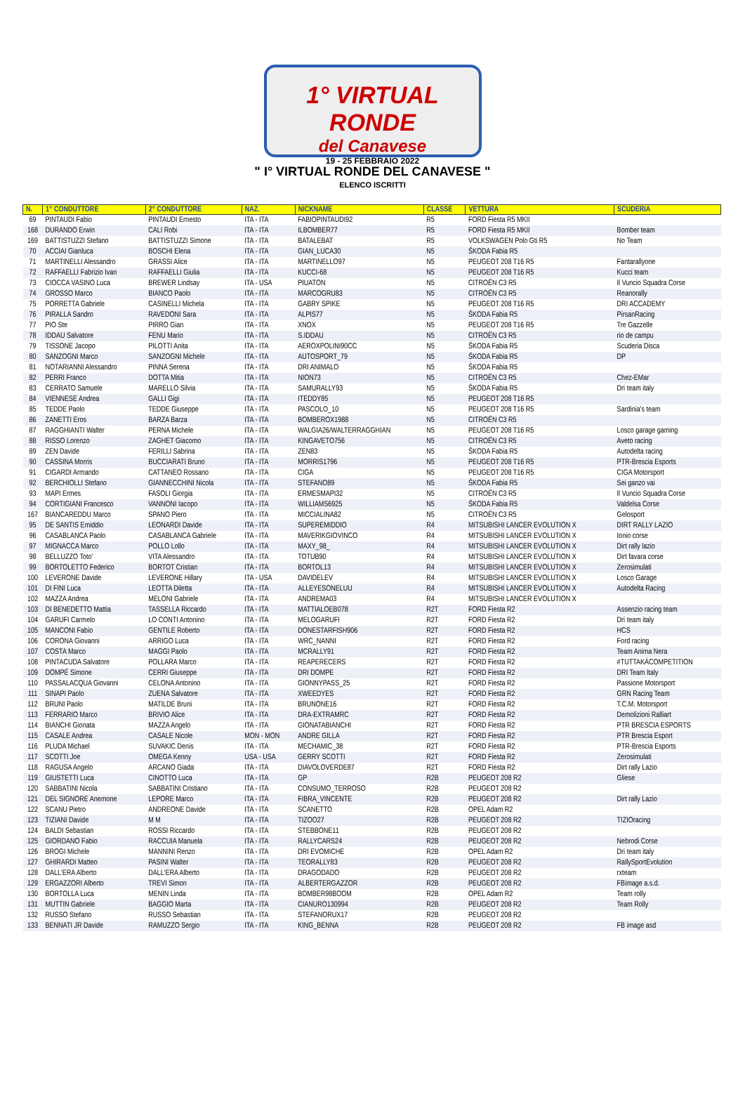1° VIRTUAL RONDE
del Canavese
19 - 25 FEBBRAIO 2022
" I° VIRTUAL RONDE DEL CANAVESE "
ELENCO ISCRITTI
| N. | 1° CONDUTTORE | 2° CONDUTTORE | NAZ. | NICKNAME | CLASSE | VETTURA | SCUDERIA |
| --- | --- | --- | --- | --- | --- | --- | --- |
| 69 | PINTAUDI Fabio | PINTAUDI Ernesto | ITA - ITA | FABIOPINTAUDI92 | R5 | FORD Fiesta R5 MKII | |
| 168 | DURANDO Erwin | CALI Robi | ITA - ITA | ILBOMBER77 | R5 | FORD Fiesta R5 MKII | Bomber team |
| 169 | BATTISTUZZI Stefano | BATTISTUZZI Simone | ITA - ITA | BATALEBAT | R5 | VOLKSWAGEN Polo Gti R5 | No Team |
| 70 | ACCIAI Gianluca | BOSCHI Elena | ITA - ITA | GIAN_LUCA30 | N5 | ŠKODA Fabia R5 | |
| 71 | MARTINELLI Alessandro | GRASSI Alice | ITA - ITA | MARTINELLO97 | N5 | PEUGEOT 208 T16 R5 | Fantarallyone |
| 72 | RAFFAELLI Fabrizio Ivan | RAFFAELLI Giulia | ITA - ITA | KUCCI-68 | N5 | PEUGEOT 208 T16 R5 | Kucci team |
| 73 | CIOCCA VASINO Luca | BREWER Lindsay | ITA - USA | PIUATON | N5 | CITROËN C3 R5 | Il Vuncio Squadra Corse |
| 74 | GROSSO Marco | BIANCO Paolo | ITA - ITA | MARCOGRU83 | N5 | CITROËN C3 R5 | Reanorally |
| 75 | PORRETTA Gabriele | CASINELLI Michela | ITA - ITA | GABRY SPIKE | N5 | PEUGEOT 208 T16 R5 | DRI ACCADEMY |
| 76 | PIRALLA Sandro | RAVEDONI Sara | ITA - ITA | ALPIS77 | N5 | ŠKODA Fabia R5 | PirsanRacing |
| 77 | PIO Ste | PIRRO Gian | ITA - ITA | XNOX | N5 | PEUGEOT 208 T16 R5 | Tre Gazzelle |
| 78 | IDDAU Salvatore | FENU Mario | ITA - ITA | S.IDDAU | N5 | CITROËN C3 R5 | rio de campu |
| 79 | TISSONE Jacopo | PILOTTI Anita | ITA - ITA | AEROXPOLINI90CC | N5 | ŠKODA Fabia R5 | Scuderia Disca |
| 80 | SANZOGNI Marco | SANZOGNI Michele | ITA - ITA | AUTOSPORT_79 | N5 | ŠKODA Fabia R5 | DP |
| 81 | NOTARIANNI Alessandro | PINNA Serena | ITA - ITA | DRI ANIMALO | N5 | ŠKODA Fabia R5 | |
| 82 | PERRI Franco | DOTTA Mitia | ITA - ITA | NION73 | N5 | CITROËN C3 R5 | Chez-EMar |
| 83 | CERRATO Samuele | MARELLO Silvia | ITA - ITA | SAMURALLY93 | N5 | ŠKODA Fabia R5 | Dri team italy |
| 84 | VIENNESE Andrea | GALLI Gigi | ITA - ITA | ITEDDY85 | N5 | PEUGEOT 208 T16 R5 | |
| 85 | TEDDE Paolo | TEDDE Giuseppe | ITA - ITA | PASCOLO_10 | N5 | PEUGEOT 208 T16 R5 | Sardinia's team |
| 86 | ZANETTI Eros | BARZA Barza | ITA - ITA | BOMBEROX1988 | N5 | CITROËN C3 R5 | |
| 87 | RAGGHIANTI Walter | PERNA Michele | ITA - ITA | WALGIA26/WALTERRAGGHIAN | N5 | PEUGEOT 208 T16 R5 | Losco garage gaming |
| 88 | RISSO Lorenzo | ZAGHET Giacomo | ITA - ITA | KINGAVETO756 | N5 | CITROËN C3 R5 | Aveto racing |
| 89 | ZEN Davide | FERILLI Sabrina | ITA - ITA | ZEN83 | N5 | ŠKODA Fabia R5 | Autodelta racing |
| 90 | CASSINA Morris | BUCCIARATI Bruno | ITA - ITA | MORRIS1796 | N5 | PEUGEOT 208 T16 R5 | PTR-Brescia Esports |
| 91 | CIGARDI Armando | CATTANEO Rossano | ITA - ITA | CIGA | N5 | PEUGEOT 208 T16 R5 | CIGA Motorsport |
| 92 | BERCHIOLLI Stefano | GIANNECCHINI Nicola | ITA - ITA | STEFANO89 | N5 | ŠKODA Fabia R5 | Sei ganzo vai |
| 93 | MAPI Ermes | FASOLI Giorgia | ITA - ITA | ERMESMAPI32 | N5 | CITROËN C3 R5 | Il Vuncio Squadra Corse |
| 94 | CORTIGIANI Francesco | VANNONI Iacopo | ITA - ITA | WILLIAMS6925 | N5 | ŠKODA Fabia R5 | Valdelsa Corse |
| 167 | BIANCAREDDU Marco | SPANO Piero | ITA - ITA | MICCIALINA82 | N5 | CITROËN C3 R5 | Gelosport |
| 95 | DE SANTIS Emiddio | LEONARDI Davide | ITA - ITA | SUPEREMIDDIO | R4 | MITSUBISHI LANCER EVOLUTION X | DIRT RALLY LAZIO |
| 96 | CASABLANCA Paolo | CASABLANCA Gabriele | ITA - ITA | MAVERIKGIOVINCO | R4 | MITSUBISHI LANCER EVOLUTION X | Ionio corse |
| 97 | MIGNACCA Marco | POLLO Lollo | ITA - ITA | MAXY_98_ | R4 | MITSUBISHI LANCER EVOLUTION X | Dirt rally lazio |
| 98 | BELLUZZO Toto' | VITA Alessandro | ITA - ITA | TOTUB90 | R4 | MITSUBISHI LANCER EVOLUTION X | Dirt favara corse |
| 99 | BORTOLETTO Federico | BORTOT Cristian | ITA - ITA | BORTOL13 | R4 | MITSUBISHI LANCER EVOLUTION X | Zerosimulati |
| 100 | LEVERONE Davide | LEVERONE Hillary | ITA - USA | DAVIDELEV | R4 | MITSUBISHI LANCER EVOLUTION X | Losco Garage |
| 101 | DI FINI Luca | LEOTTA Diletta | ITA - ITA | ALLEYESONELUU | R4 | MITSUBISHI LANCER EVOLUTION X | Autodelta Racing |
| 102 | MAZZA Andrea | MELONI Gabriele | ITA - ITA | ANDREMA03 | R4 | MITSUBISHI LANCER EVOLUTION X | |
| 103 | DI BENEDETTO Mattia | TASSELLA Riccardo | ITA - ITA | MATTIALOEB078 | R2T | FORD Fiesta R2 | Assenzio racing team |
| 104 | GARUFI Carmelo | LO CONTI Antonino | ITA - ITA | MELOGARUFI | R2T | FORD Fiesta R2 | Dri team italy |
| 105 | MANCONI Fabio | GENTILE Roberto | ITA - ITA | DONESTARFISH906 | R2T | FORD Fiesta R2 | HCS |
| 106 | CORONA Giovanni | ARRIGO Luca | ITA - ITA | WRC_NANNI | R2T | FORD Fiesta R2 | Ford racing |
| 107 | COSTA Marco | MAGGI Paolo | ITA - ITA | MCRALLY91 | R2T | FORD Fiesta R2 | Team Anima Nera |
| 108 | PINTACUDA Salvatore | POLLARA Marco | ITA - ITA | REAPERECERS | R2T | FORD Fiesta R2 | #TUTTAKÀCOMPETITION |
| 109 | DOMPÉ Simone | CERRI Giuseppe | ITA - ITA | DRI DOMPE | R2T | FORD Fiesta R2 | DRI Team Italy |
| 110 | PASSALACQUA Giovanni | CELONA Antonino | ITA - ITA | GIONNYPASS_25 | R2T | FORD Fiesta R2 | Passione Motorsport |
| 111 | SINAPI Paolo | ZUENA Salvatore | ITA - ITA | XWEEDYES | R2T | FORD Fiesta R2 | GRN Racing Team |
| 112 | BRUNI Paolo | MATILDE Bruni | ITA - ITA | BRUNONE16 | R2T | FORD Fiesta R2 | T.C.M. Motorsport |
| 113 | FERRARIO Marco | BRIVIO Alice | ITA - ITA | DRA-EXTRAMRC | R2T | FORD Fiesta R2 | Demolizioni Ralliart |
| 114 | BIANCHI Gionata | MAZZA Angelo | ITA - ITA | GIONATABIANCHI | R2T | FORD Fiesta R2 | PTR BRESCIA ESPORTS |
| 115 | CASALE Andrea | CASALE Nicole | MON - MON | ANDRE GILLA | R2T | FORD Fiesta R2 | PTR Brescia Esport |
| 116 | PLUDA Michael | SUVAKIC Denis | ITA - ITA | MECHAMIC_38 | R2T | FORD Fiesta R2 | PTR-Brescia Esports |
| 117 | SCOTTI Joe | OMEGA Kenny | USA - USA | GERRY SCOTTI | R2T | FORD Fiesta R2 | Zerosimulati |
| 118 | RAGUSA Angelo | ARCANO Giada | ITA - ITA | DIAVOLOVERDE87 | R2T | FORD Fiesta R2 | Dirt rally Lazio |
| 119 | GIUSTETTI Luca | CINOTTO Luca | ITA - ITA | GP | R2B | PEUGEOT 208 R2 | Gliese |
| 120 | SABBATINI Nicola | SABBATINI Cristiano | ITA - ITA | CONSUMO_TERROSO | R2B | PEUGEOT 208 R2 | |
| 121 | DEL SIGNORE Anemone | LEPORE Marco | ITA - ITA | FIBRA_VINCENTE | R2B | PEUGEOT 208 R2 | Dirt rally Lazio |
| 122 | SCANU Pietro | ANDREONE Davide | ITA - ITA | SCANETTO | R2B | OPEL Adam R2 | |
| 123 | TIZIANI Davide | M M | ITA - ITA | TIZOO27 | R2B | PEUGEOT 208 R2 | TIZIOracing |
| 124 | BALDI Sebastian | ROSSI Riccardo | ITA - ITA | STEBBONE11 | R2B | PEUGEOT 208 R2 | |
| 125 | GIORDANO Fabio | RACCUIA Manuela | ITA - ITA | RALLYCARS24 | R2B | PEUGEOT 208 R2 | Nebrodi Corse |
| 126 | BROGI Michele | MANNINI Renzo | ITA - ITA | DRI EVOMICHE | R2B | OPEL Adam R2 | Dri team italy |
| 127 | GHIRARDI Matteo | PASINI Walter | ITA - ITA | TEORALLY83 | R2B | PEUGEOT 208 R2 | RallySportEvolution |
| 128 | DALL'ERA Alberto | DALL'ERA Alberto | ITA - ITA | DRAGODADO | R2B | PEUGEOT 208 R2 | rxteam |
| 129 | ERGAZZORI Alberto | TREVI Simon | ITA - ITA | ALBERTERGAZZOR | R2B | PEUGEOT 208 R2 | FBimage a.s.d. |
| 130 | BORTOLLA Luca | MENIN Linda | ITA - ITA | BOMBER98BOOM | R2B | OPEL Adam R2 | Team rolly |
| 131 | MUTTIN Gabriele | BAGGIO Marta | ITA - ITA | CIANURO130994 | R2B | PEUGEOT 208 R2 | Team Rolly |
| 132 | RUSSO Stefano | RUSSO Sebastian | ITA - ITA | STEFANORUX17 | R2B | PEUGEOT 208 R2 | |
| 133 | BENNATI JR Davide | RAMUZZO Sergio | ITA - ITA | KING_BENNA | R2B | PEUGEOT 208 R2 | FB image asd |